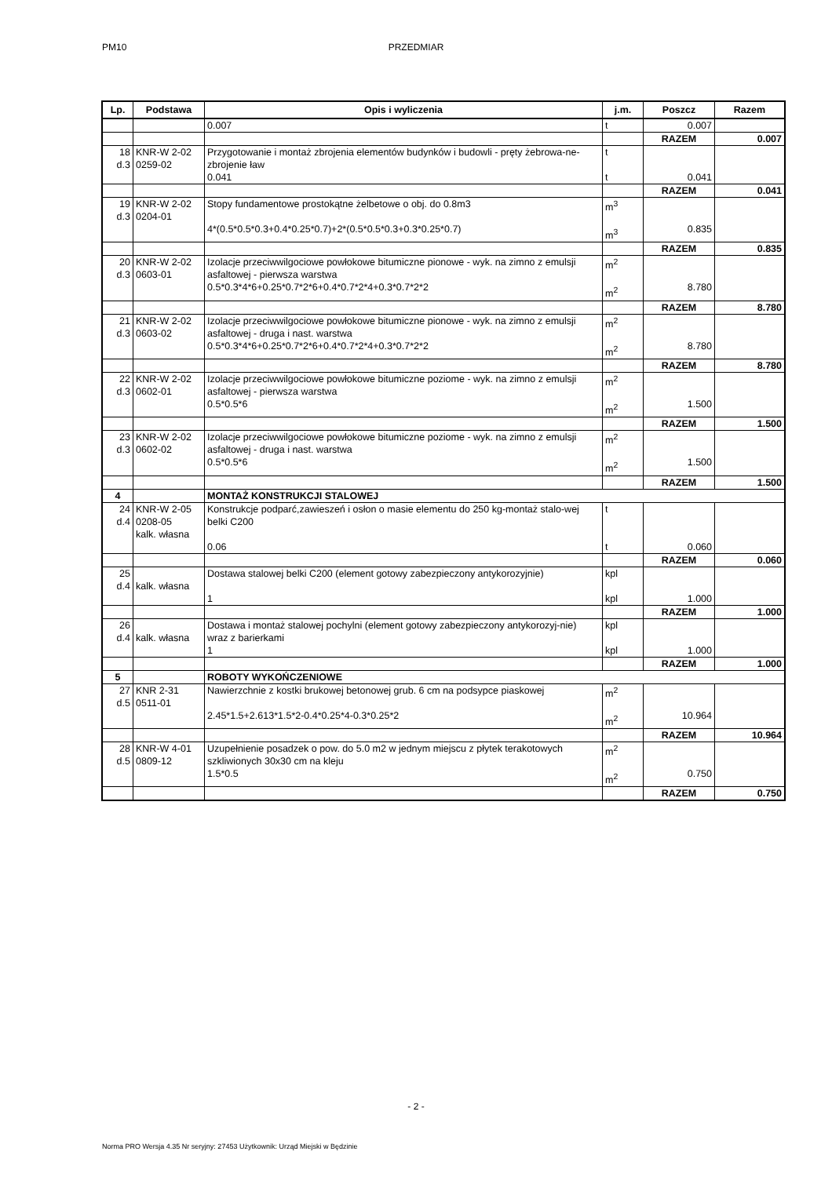PM10 PRZEDMIAR
| Lp. | Podstawa | Opis i wyliczenia | j.m. | Poszcz | Razem |
| --- | --- | --- | --- | --- | --- |
| | | 0.007 | t | 0.007 | |
| | | | | RAZEM | 0.007 |
| 18 d.3 | KNR-W 2-02 0259-02 | Przygotowanie i montaż zbrojenia elementów budynków i budowli - pręty żebrowa-ne-zbrojenie ław 0.041 | t t | 0.041 | |
| | | | | RAZEM | 0.041 |
| 19 d.3 | KNR-W 2-02 0204-01 | Stopy fundamentowe prostokątne żelbetowe o obj. do 0.8m3 4*(0.5*0.5*0.3+0.4*0.25*0.7)+2*(0.5*0.5*0.3+0.3*0.25*0.7) | m<sup>3</sup> m<sup>3</sup> | 0.835 | |
| | | | | RAZEM | 0.835 |
| 20 d.3 | KNR-W 2-02 0603-01 | Izolacje przeciwwilgociowe powłokowe bitumiczne pionowe - wyk. na zimno z emulsji asfaltowej - pierwsza warstwa 0.5*0.3*4*6+0.25*0.7*2*6+0.4*0.7*2*4+0.3*0.7*2*2 | m<sup>2</sup> m<sup>2</sup> | 8.780 | |
| | | | | RAZEM | 8.780 |
| 21 d.3 | KNR-W 2-02 0603-02 | Izolacje przeciwwilgociowe powłokowe bitumiczne pionowe - wyk. na zimno z emulsji asfaltowej - druga i nast. warstwa 0.5*0.3*4*6+0.25*0.7*2*6+0.4*0.7*2*4+0.3*0.7*2*2 | m<sup>2</sup> m<sup>2</sup> | 8.780 | |
| | | | | RAZEM | 8.780 |
| 22 d.3 | KNR-W 2-02 0602-01 | Izolacje przeciwwilgociowe powłokowe bitumiczne poziome - wyk. na zimno z emulsji asfaltowej - pierwsza warstwa 0.5*0.5*6 | m<sup>2</sup> m<sup>2</sup> | 1.500 | |
| | | | | RAZEM | 1.500 |
| 23 d.3 | KNR-W 2-02 0602-02 | Izolacje przeciwwilgociowe powłokowe bitumiczne poziome - wyk. na zimno z emulsji asfaltowej - druga i nast. warstwa 0.5*0.5*6 | m<sup>2</sup> m<sup>2</sup> | 1.500 | |
| | | | | RAZEM | 1.500 |
| 4 | | MONTAŻ KONSTRUKCJI STALOWEJ | | | |
| 24 d.4 | KNR-W 2-05 0208-05 kalk. własna | Konstrukcje podparć,zawieszeń i osłon o masie elementu do 250 kg-montaż stalo-wej belki C200 0.06 | t t | 0.060 | |
| | | | | RAZEM | 0.060 |
| 25 d.4 | kalk. własna | Dostawa stalowej belki C200 (element gotowy zabezpieczony antykorozyjnie) 1 | kpl kpl | 1.000 | |
| | | | | RAZEM | 1.000 |
| 26 d.4 | kalk. własna | Dostawa i montaż stalowej pochylni (element gotowy zabezpieczony antykorozyj-nie) wraz z barierkami 1 | kpl kpl | 1.000 | |
| | | | | RAZEM | 1.000 |
| 5 | | ROBOTY WYKOŃCZENIOWE | | | |
| 27 d.5 | KNR 2-31 0511-01 | Nawierzchnie z kostki brukowej betonowej grub. 6 cm na podsypce piaskowej 2.45*1.5+2.613*1.5*2-0.4*0.25*4-0.3*0.25*2 | m<sup>2</sup> m<sup>2</sup> | 10.964 | |
| | | | | RAZEM | 10.964 |
| 28 d.5 | KNR-W 4-01 0809-12 | Uzupełnienie posadzek o pow. do 5.0 m2 w jednym miejscu z płytek terakotowych szkliwionych 30x30 cm na kleju 1.5*0.5 | m<sup>2</sup> m<sup>2</sup> | 0.750 | |
| | | | | RAZEM | 0.750 |
- 2 -
Norma PRO Wersja 4.35 Nr seryjny: 27453 Użytkownik: Urząd Miejski w Będzinie